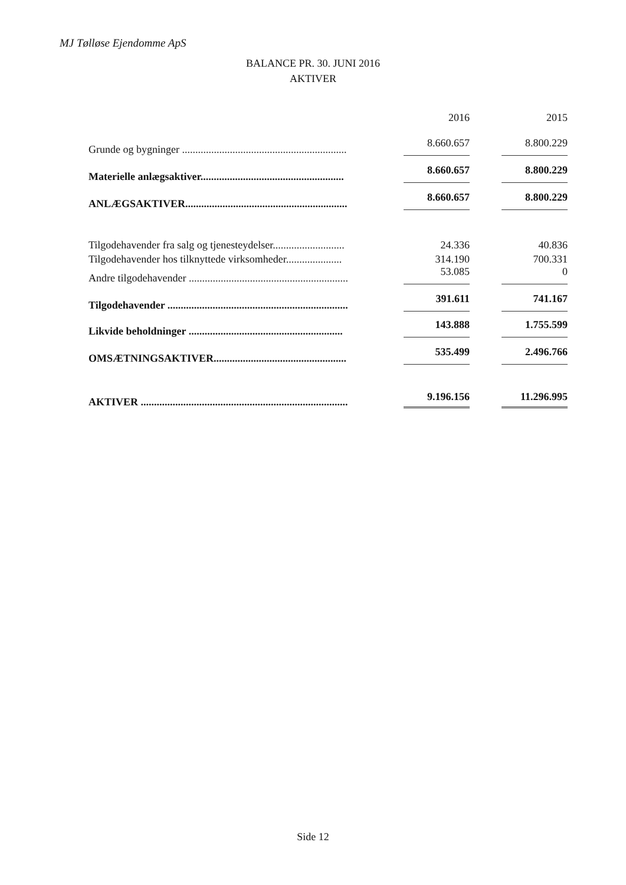MJ Tølløse Ejendomme ApS
BALANCE PR. 30. JUNI 2016
AKTIVER
| | 2016 | 2015 |
| Grunde og bygninger .............................................................. | 8.660.657 | 8.800.229 |
| Materielle anlægsaktiver...................................................... | 8.660.657 | 8.800.229 |
| ANLÆGSAKTIVER............................................................. | 8.660.657 | 8.800.229 |
| Tilgodehavender fra salg og tjenesteydelser........................... | 24.336 | 40.836 |
| Tilgodehavender hos tilknyttede virksomheder..................... | 314.190 | 700.331 |
| Andre tilgodehavender ............................................................ | 53.085 | 0 |
| Tilgodehavender .................................................................... | 391.611 | 741.167 |
| Likvide beholdninger .......................................................... | 143.888 | 1.755.599 |
| OMSÆTNINGSAKTIVER.................................................. | 535.499 | 2.496.766 |
| AKTIVER .............................................................................. | 9.196.156 | 11.296.995 |
Side 12